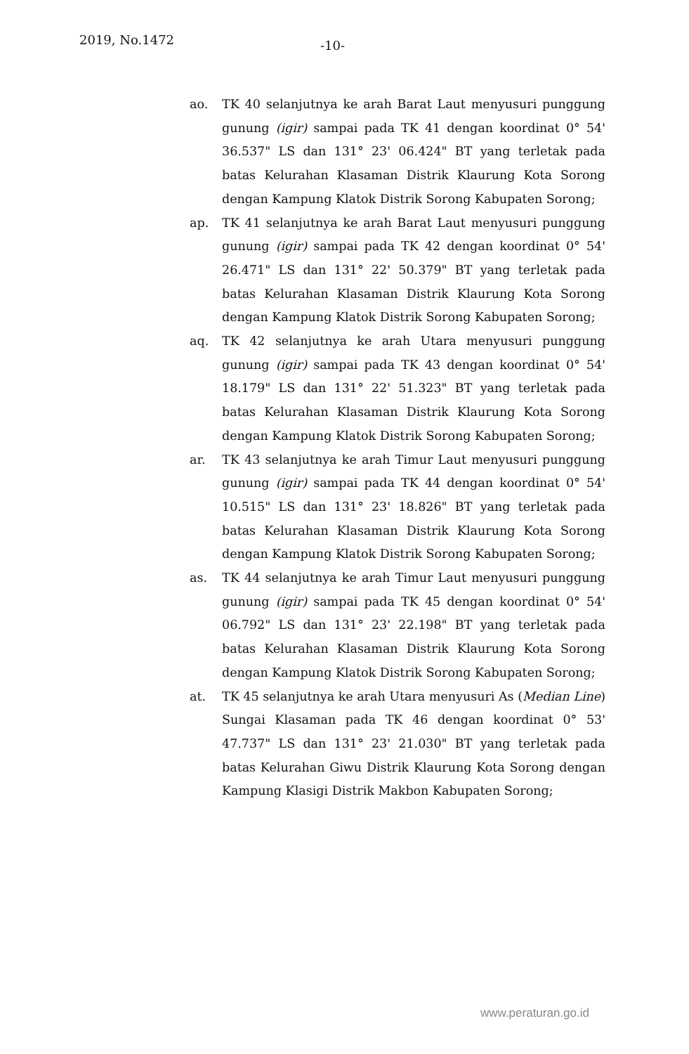2019, No.1472 -10-
ao. TK 40 selanjutnya ke arah Barat Laut menyusuri punggung gunung (igir) sampai pada TK 41 dengan koordinat 0° 54' 36.537" LS dan 131° 23' 06.424" BT yang terletak pada batas Kelurahan Klasaman Distrik Klaurung Kota Sorong dengan Kampung Klatok Distrik Sorong Kabupaten Sorong;
ap. TK 41 selanjutnya ke arah Barat Laut menyusuri punggung gunung (igir) sampai pada TK 42 dengan koordinat 0° 54' 26.471" LS dan 131° 22' 50.379" BT yang terletak pada batas Kelurahan Klasaman Distrik Klaurung Kota Sorong dengan Kampung Klatok Distrik Sorong Kabupaten Sorong;
aq. TK 42 selanjutnya ke arah Utara menyusuri punggung gunung (igir) sampai pada TK 43 dengan koordinat 0° 54' 18.179" LS dan 131° 22' 51.323" BT yang terletak pada batas Kelurahan Klasaman Distrik Klaurung Kota Sorong dengan Kampung Klatok Distrik Sorong Kabupaten Sorong;
ar. TK 43 selanjutnya ke arah Timur Laut menyusuri punggung gunung (igir) sampai pada TK 44 dengan koordinat 0° 54' 10.515" LS dan 131° 23' 18.826" BT yang terletak pada batas Kelurahan Klasaman Distrik Klaurung Kota Sorong dengan Kampung Klatok Distrik Sorong Kabupaten Sorong;
as. TK 44 selanjutnya ke arah Timur Laut menyusuri punggung gunung (igir) sampai pada TK 45 dengan koordinat 0° 54' 06.792" LS dan 131° 23' 22.198" BT yang terletak pada batas Kelurahan Klasaman Distrik Klaurung Kota Sorong dengan Kampung Klatok Distrik Sorong Kabupaten Sorong;
at. TK 45 selanjutnya ke arah Utara menyusuri As (Median Line) Sungai Klasaman pada TK 46 dengan koordinat 0° 53' 47.737" LS dan 131° 23' 21.030" BT yang terletak pada batas Kelurahan Giwu Distrik Klaurung Kota Sorong dengan Kampung Klasigi Distrik Makbon Kabupaten Sorong;
www.peraturan.go.id